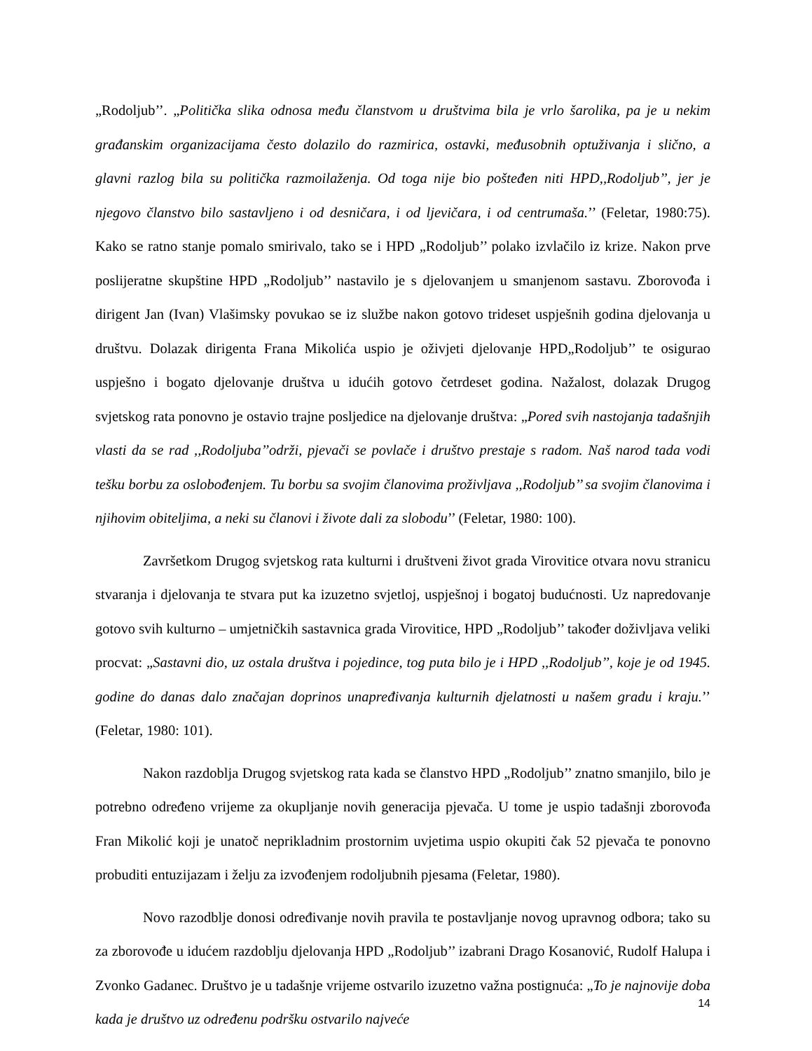„Rodoljub’’. „Politička slika odnosa među članstvom u društvima bila je vrlo šarolika, pa je u nekim građanskim organizacijama često dolazilo do razmirica, ostavki, međusobnih optuživanja i slično, a glavni razlog bila su politička razmoilaženja. Od toga nije bio pošteđen niti HPD,,Rodoljub’’, jer je njegovo članstvo bilo sastavljeno i od desničara, i od ljevičara, i od centrumaša.’’ (Feletar, 1980:75). Kako se ratno stanje pomalo smirivalo, tako se i HPD „Rodoljub’’ polako izvlačilo iz krize. Nakon prve poslijeratne skupštine HPD „Rodoljub’’ nastavilo je s djelovanjem u smanjenom sastavu. Zborovođa i dirigent Jan (Ivan) Vlašimsky povukao se iz službe nakon gotovo trideset uspješnih godina djelovanja u društvu. Dolazak dirigenta Frana Mikolića uspio je oživjeti djelovanje HPD„Rodoljub’’ te osigurao uspješno i bogato djelovanje društva u idućih gotovo četrdeset godina. Nažalost, dolazak Drugog svjetskog rata ponovno je ostavio trajne posljedice na djelovanje društva: „Pored svih nastojanja tadašnjih vlasti da se rad ,,Rodoljuba’’održi, pjevači se povlače i društvo prestaje s radom. Naš narod tada vodi tešku borbu za oslobođenjem. Tu borbu sa svojim članovima proživljava ,,Rodoljub’’ sa svojim članovima i njihovim obiteljima, a neki su članovi i živote dali za slobodu’’ (Feletar, 1980: 100).
Završetkom Drugog svjetskog rata kulturni i društveni život grada Virovitice otvara novu stranicu stvaranja i djelovanja te stvara put ka izuzetno svjetloj, uspješnoj i bogatoj budućnosti. Uz napredovanje gotovo svih kulturno – umjetničkih sastavnica grada Virovitice, HPD „Rodoljub’’ također doživljava veliki procvat: „Sastavni dio, uz ostala društva i pojedince, tog puta bilo je i HPD ,,Rodoljub’’, koje je od 1945. godine do danas dalo značajan doprinos unapređivanja kulturnih djelatnosti u našem gradu i kraju.’’ (Feletar, 1980: 101).
Nakon razdoblja Drugog svjetskog rata kada se članstvo HPD „Rodoljub’’ znatno smanjilo, bilo je potrebno određeno vrijeme za okupljanje novih generacija pjevača. U tome je uspio tadašnji zborovođa Fran Mikolić koji je unatoč neprikladnim prostornim uvjetima uspio okupiti čak 52 pjevača te ponovno probuditi entuzijazam i želju za izvođenjem rodoljubnih pjesama (Feletar, 1980).
Novo razodblje donosi određivanje novih pravila te postavljanje novog upravnog odbora; tako su za zborovođe u idućem razdoblju djelovanja HPD „Rodoljub’’ izabrani Drago Kosanović, Rudolf Halupa i Zvonko Gadanec. Društvo je u tadašnje vrijeme ostvarilo izuzetno važna postignuća: „To je najnovije doba kada je društvo uz određenu podršku ostvarilo najveće
14